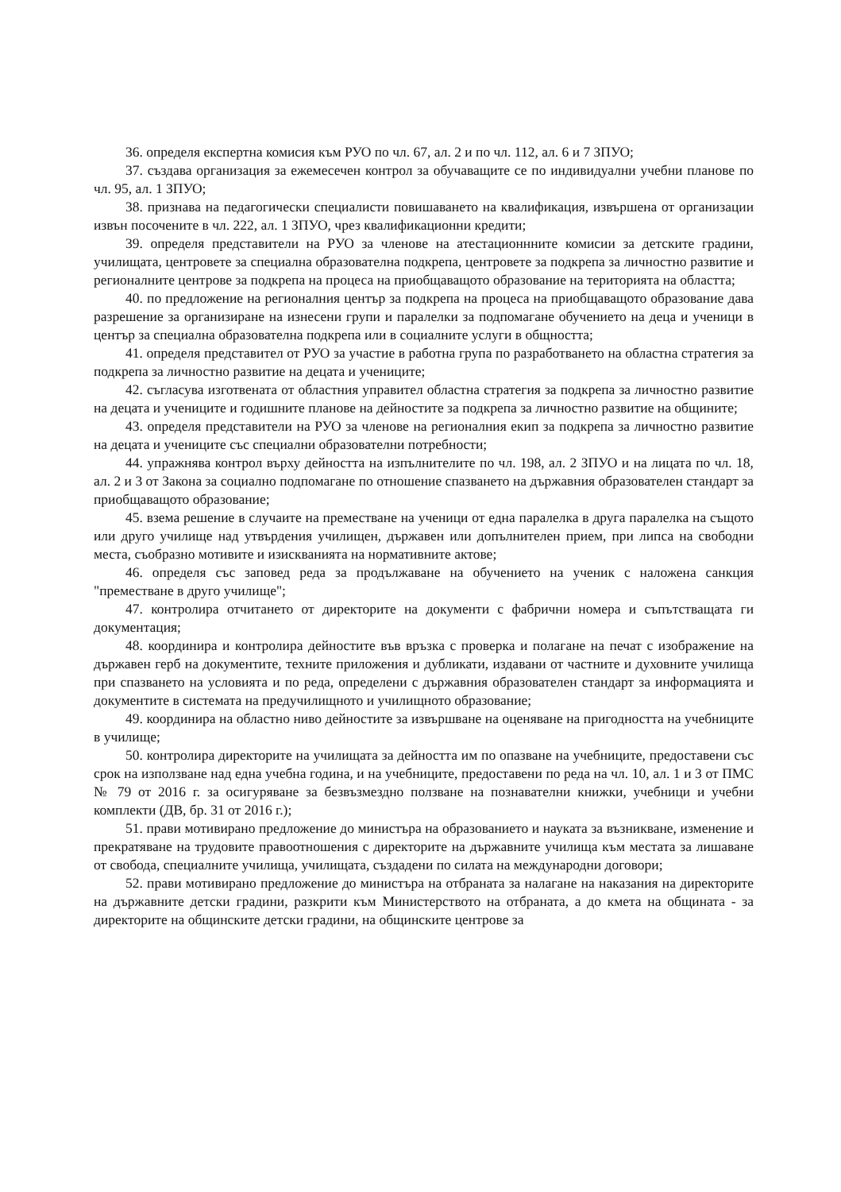36. определя експертна комисия към РУО по чл. 67, ал. 2 и по чл. 112, ал. 6 и 7 ЗПУО;
37. създава организация за ежемесечен контрол за обучаващите се по индивидуални учебни планове по чл. 95, ал. 1 ЗПУО;
38. признава на педагогически специалисти повишаването на квалификация, извършена от организации извън посочените в чл. 222, ал. 1 ЗПУО, чрез квалификационни кредити;
39. определя представители на РУО за членове на атестационнните комисии за детските градини, училищата, центровете за специална образователна подкрепа, центровете за подкрепа за личностно развитие и регионалните центрове за подкрепа на процеса на приобщаващото образование на територията на областта;
40. по предложение на регионалния център за подкрепа на процеса на приобщаващото образование дава разрешение за организиране на изнесени групи и паралелки за подпомагане обучението на деца и ученици в център за специална образователна подкрепа или в социалните услуги в общността;
41. определя представител от РУО за участие в работна група по разработването на областна стратегия за подкрепа за личностно развитие на децата и учениците;
42. съгласува изготвената от областния управител областна стратегия за подкрепа за личностно развитие на децата и учениците и годишните планове на дейностите за подкрепа за личностно развитие на общините;
43. определя представители на РУО за членове на регионалния екип за подкрепа за личностно развитие на децата и учениците със специални образователни потребности;
44. упражнява контрол върху дейността на изпълнителите по чл. 198, ал. 2 ЗПУО и на лицата по чл. 18, ал. 2 и 3 от Закона за социално подпомагане по отношение спазването на държавния образователен стандарт за приобщаващото образование;
45. взема решение в случаите на преместване на ученици от една паралелка в друга паралелка на същото или друго училище над утвърдения училищен, държавен или допълнителен прием, при липса на свободни места, съобразно мотивите и изискванията на нормативните актове;
46. определя със заповед реда за продължаване на обучението на ученик с наложена санкция "преместване в друго училище";
47. контролира отчитането от директорите на документи с фабрични номера и съпътстващата ги документация;
48. координира и контролира дейностите във връзка с проверка и полагане на печат с изображение на държавен герб на документите, техните приложения и дубликати, издавани от частните и духовните училища при спазването на условията и по реда, определени с държавния образователен стандарт за информацията и документите в системата на предучилищното и училищното образование;
49. координира на областно ниво дейностите за извършване на оценяване на пригодността на учебниците в училище;
50. контролира директорите на училищата за дейността им по опазване на учебниците, предоставени със срок на използване над една учебна година, и на учебниците, предоставени по реда на чл. 10, ал. 1 и 3 от ПМС № 79 от 2016 г. за осигуряване за безвъзмездно ползване на познавателни книжки, учебници и учебни комплекти (ДВ, бр. 31 от 2016 г.);
51. прави мотивирано предложение до министъра на образованието и науката за възникване, изменение и прекратяване на трудовите правоотношения с директорите на държавните училища към местата за лишаване от свобода, специалните училища, училищата, създадени по силата на международни договори;
52. прави мотивирано предложение до министъра на отбраната за налагане на наказания на директорите на държавните детски градини, разкрити към Министерството на отбраната, а до кмета на общината - за директорите на общинските детски градини, на общинските центрове за